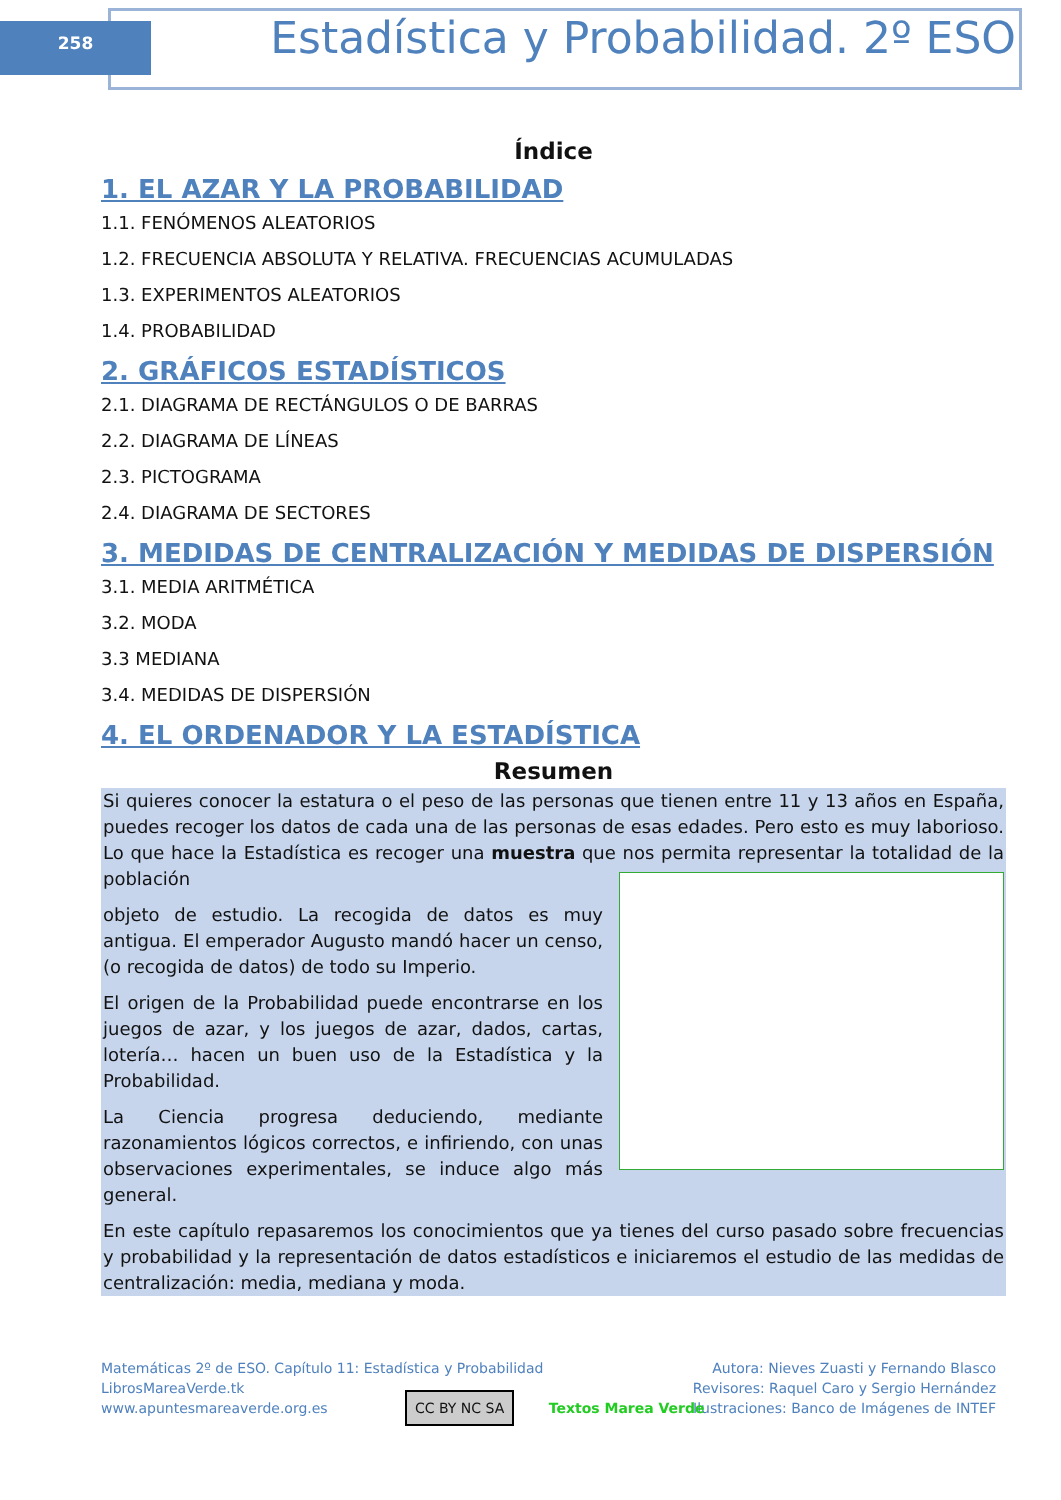258
Estadística y Probabilidad. 2º ESO
Índice
1. EL AZAR Y LA PROBABILIDAD
1.1. FENÓMENOS ALEATORIOS
1.2. FRECUENCIA ABSOLUTA Y RELATIVA. FRECUENCIAS ACUMULADAS
1.3. EXPERIMENTOS ALEATORIOS
1.4. PROBABILIDAD
2. GRÁFICOS ESTADÍSTICOS
2.1. DIAGRAMA DE RECTÁNGULOS O DE BARRAS
2.2. DIAGRAMA DE LÍNEAS
2.3. PICTOGRAMA
2.4. DIAGRAMA DE SECTORES
3. MEDIDAS DE CENTRALIZACIÓN Y MEDIDAS DE DISPERSIÓN
3.1. MEDIA ARITMÉTICA
3.2. MODA
3.3 MEDIANA
3.4. MEDIDAS DE DISPERSIÓN
4. EL ORDENADOR Y LA ESTADÍSTICA
Resumen
Si quieres conocer la estatura o el peso de las personas que tienen entre 11 y 13 años en España, puedes recoger los datos de cada una de las personas de esas edades. Pero esto es muy laborioso. Lo que hace la Estadística es recoger una muestra que nos permita representar la totalidad de la población
objeto de estudio. La recogida de datos es muy antigua. El emperador Augusto mandó hacer un censo, (o recogida de datos) de todo su Imperio.
El origen de la Probabilidad puede encontrarse en los juegos de azar, y los juegos de azar, dados, cartas, lotería… hacen un buen uso de la Estadística y la Probabilidad.
La Ciencia progresa deduciendo, mediante razonamientos lógicos correctos, e infiriendo, con unas observaciones experimentales, se induce algo más general.
En este capítulo repasaremos los conocimientos que ya tienes del curso pasado sobre frecuencias y probabilidad y la representación de datos estadísticos e iniciaremos el estudio de las medidas de centralización: media, mediana y moda.
Matemáticas 2º de ESO. Capítulo 11: Estadística y Probabilidad
LibrosMareaVerde.tk
www.apuntesmareaverde.org.es
Autora: Nieves Zuasti y Fernando Blasco
Revisores: Raquel Caro y Sergio Hernández
Ilustraciones: Banco de Imágenes de INTEF
CC BY NC SA Textos Marea Verde